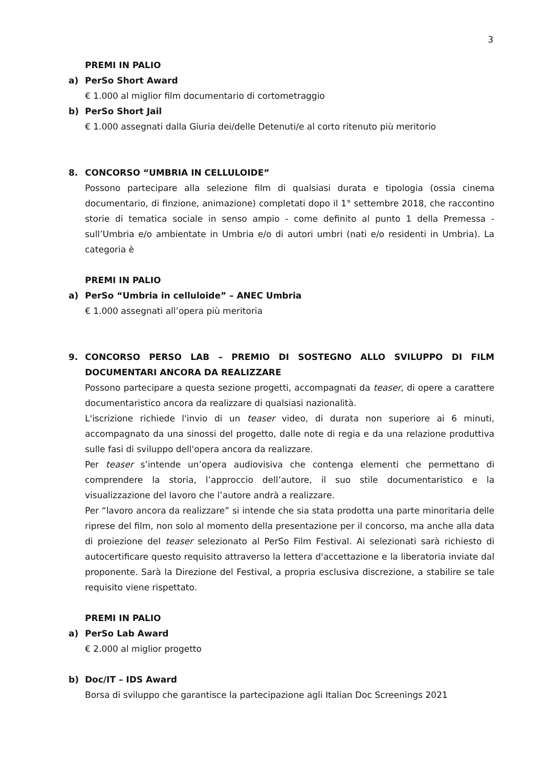3
PREMI IN PALIO
a) PerSo Short Award
€ 1.000 al miglior film documentario di cortometraggio
b) PerSo Short Jail
€ 1.000 assegnati dalla Giuria dei/delle Detenuti/e al corto ritenuto più meritorio
8. CONCORSO “UMBRIA IN CELLULOIDE”
Possono partecipare alla selezione film di qualsiasi durata e tipologia (ossia cinema documentario, di finzione, animazione) completati dopo il 1° settembre 2018, che raccontino storie di tematica sociale in senso ampio - come definito al punto 1 della Premessa - sull’Umbria e/o ambientate in Umbria e/o di autori umbri (nati e/o residenti in Umbria). La categoria è
PREMI IN PALIO
a) PerSo “Umbria in celluloide” – ANEC Umbria
€ 1.000 assegnati all’opera più meritoria
9. CONCORSO PERSO LAB – PREMIO DI SOSTEGNO ALLO SVILUPPO DI FILM DOCUMENTARI ANCORA DA REALIZZARE
Possono partecipare a questa sezione progetti, accompagnati da teaser, di opere a carattere documentaristico ancora da realizzare di qualsiasi nazionalità.
L'iscrizione richiede l'invio di un teaser video, di durata non superiore ai 6 minuti, accompagnato da una sinossi del progetto, dalle note di regia e da una relazione produttiva sulle fasi di sviluppo dell'opera ancora da realizzare.
Per teaser s’intende un’opera audiovisiva che contenga elementi che permettano di comprendere la storia, l’approccio dell’autore, il suo stile documentaristico e la visualizzazione del lavoro che l’autore andrà a realizzare.
Per “lavoro ancora da realizzare” si intende che sia stata prodotta una parte minoritaria delle riprese del film, non solo al momento della presentazione per il concorso, ma anche alla data di proiezione del teaser selezionato al PerSo Film Festival. Ai selezionati sarà richiesto di autocertificare questo requisito attraverso la lettera d'accettazione e la liberatoria inviate dal proponente. Sarà la Direzione del Festival, a propria esclusiva discrezione, a stabilire se tale requisito viene rispettato.
PREMI IN PALIO
a) PerSo Lab Award
€ 2.000 al miglior progetto
b) Doc/IT – IDS Award
Borsa di sviluppo che garantisce la partecipazione agli Italian Doc Screenings 2021